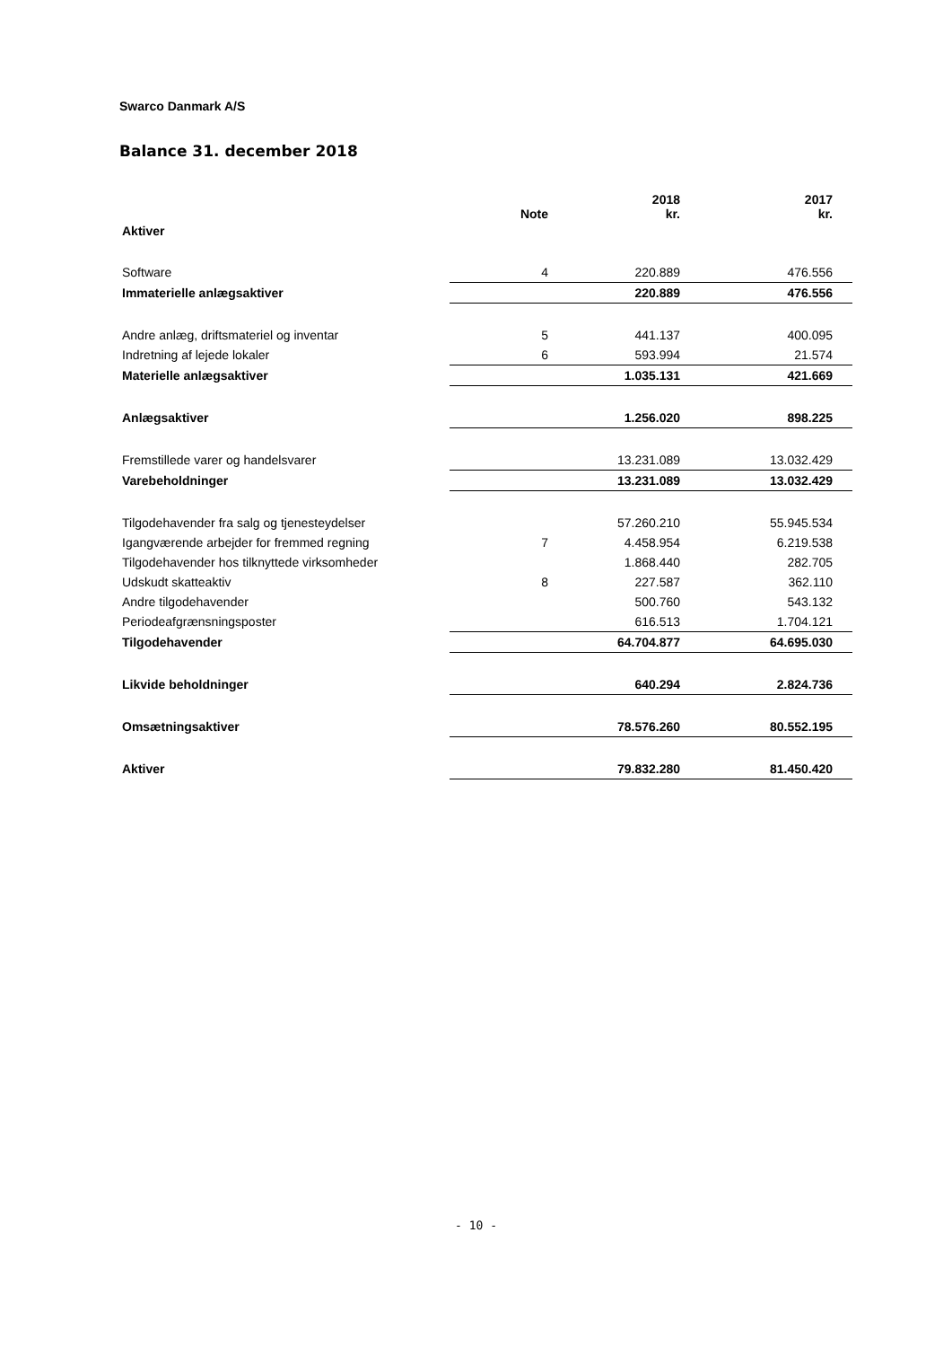Swarco Danmark A/S
Balance 31. december 2018
| | Note | 2018 kr. | 2017 kr. |
| --- | --- | --- | --- |
| Aktiver | | | |
| Software | 4 | 220.889 | 476.556 |
| Immaterielle anlægsaktiver | | 220.889 | 476.556 |
| Andre anlæg, driftsmateriel og inventar | 5 | 441.137 | 400.095 |
| Indretning af lejede lokaler | 6 | 593.994 | 21.574 |
| Materielle anlægsaktiver | | 1.035.131 | 421.669 |
| Anlægsaktiver | | 1.256.020 | 898.225 |
| Fremstillede varer og handelsvarer | | 13.231.089 | 13.032.429 |
| Varebeholdninger | | 13.231.089 | 13.032.429 |
| Tilgodehavender fra salg og tjenesteydelser | | 57.260.210 | 55.945.534 |
| Igangværende arbejder for fremmed regning | 7 | 4.458.954 | 6.219.538 |
| Tilgodehavender hos tilknyttede virksomheder | | 1.868.440 | 282.705 |
| Udskudt skatteaktiv | 8 | 227.587 | 362.110 |
| Andre tilgodehavender | | 500.760 | 543.132 |
| Periodeafgrænsningsposter | | 616.513 | 1.704.121 |
| Tilgodehavender | | 64.704.877 | 64.695.030 |
| Likvide beholdninger | | 640.294 | 2.824.736 |
| Omsætningsaktiver | | 78.576.260 | 80.552.195 |
| Aktiver | | 79.832.280 | 81.450.420 |
- 10 -